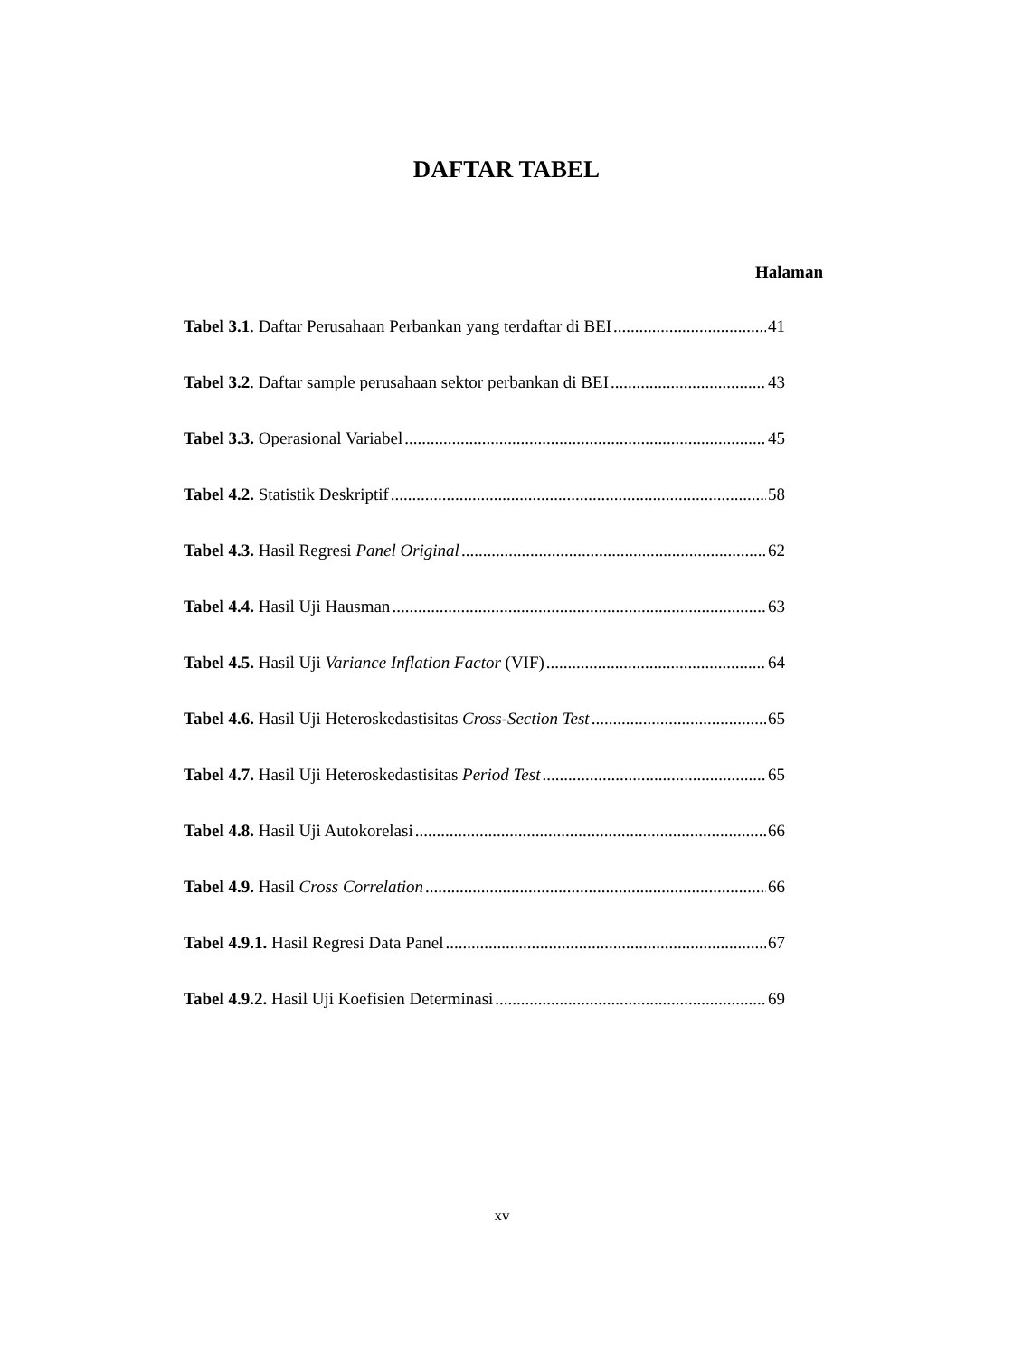DAFTAR TABEL
Halaman
Tabel 3.1. Daftar Perusahaan Perbankan yang terdaftar di BEI 41
Tabel 3.2. Daftar sample perusahaan sektor perbankan di BEI 43
Tabel 3.3. Operasional Variabel 45
Tabel 4.2. Statistik Deskriptif 58
Tabel 4.3. Hasil Regresi Panel Original 62
Tabel 4.4. Hasil Uji Hausman 63
Tabel 4.5. Hasil Uji Variance Inflation Factor (VIF) 64
Tabel 4.6. Hasil Uji Heteroskedastisitas Cross-Section Test 65
Tabel 4.7. Hasil Uji Heteroskedastisitas Period Test 65
Tabel 4.8. Hasil Uji Autokorelasi 66
Tabel 4.9. Hasil Cross Correlation 66
Tabel 4.9.1. Hasil Regresi Data Panel 67
Tabel 4.9.2. Hasil Uji Koefisien Determinasi 69
xv